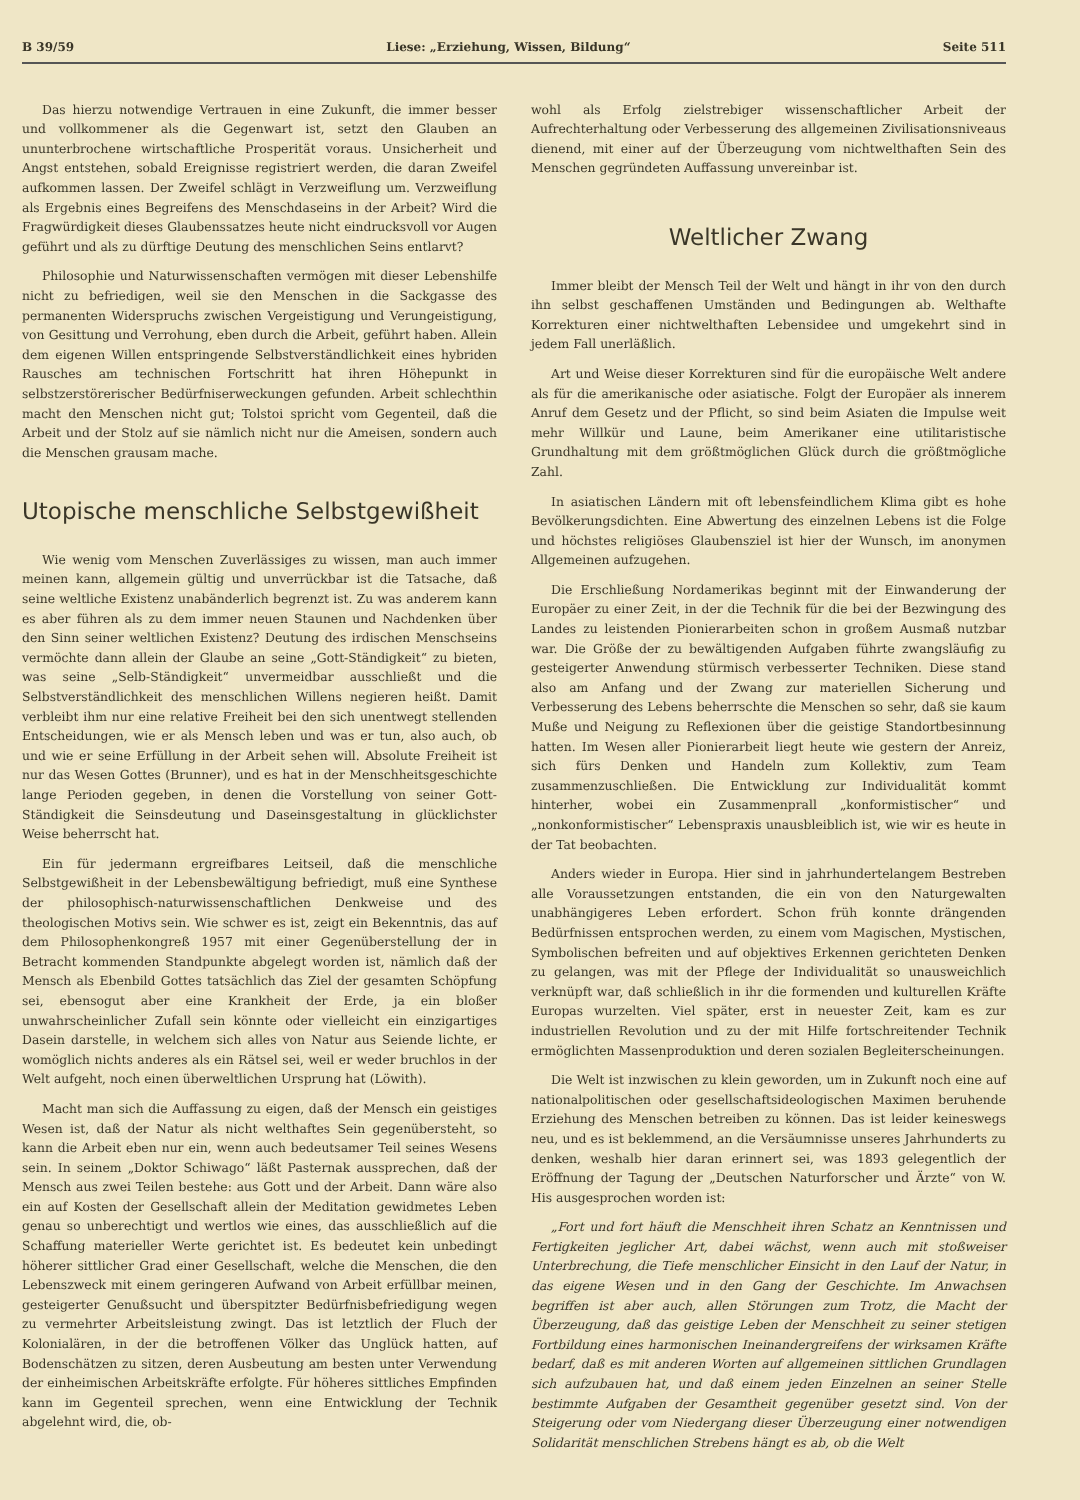B 39/59 Liese: „Erziehung, Wissen, Bildung“Seite 511
Das hierzu notwendige Vertrauen in eine Zukunft, die immer besser und vollkommener als die Gegenwart ist, setzt den Glauben an ununterbrochene wirtschaftliche Prosperität voraus. Unsicherheit und Angst entstehen, sobald Ereignisse registriert werden, die daran Zweifel aufkommen lassen. Der Zweifel schlägt in Verzweiflung um. Verzweiflung als Ergebnis eines Begreifens des Menschdaseins in der Arbeit? Wird die Fragwürdigkeit dieses Glaubenssatzes heute nicht eindrucksvoll vor Augen geführt und als zu dürftige Deutung des menschlichen Seins entlarvt?
Philosophie und Naturwissenschaften vermögen mit dieser Lebenshilfe nicht zu befriedigen, weil sie den Menschen in die Sackgasse des permanenten Widerspruchs zwischen Vergeistigung und Verungeistigung, von Gesittung und Verrohung, eben durch die Arbeit, geführt haben. Allein dem eigenen Willen entspringende Selbstverständlichkeit eines hybriden Rausches am technischen Fortschritt hat ihren Höhepunkt in selbstzerstörerischer Bedürfniserweckungen gefunden. Arbeit schlechthin macht den Menschen nicht gut; Tolstoi spricht vom Gegenteil, daß die Arbeit und der Stolz auf sie nämlich nicht nur die Ameisen, sondern auch die Menschen grausam mache.
Utopische menschliche Selbstgewißheit
Wie wenig vom Menschen Zuverlässiges zu wissen, man auch immer meinen kann, allgemein gültig und unverrückbar ist die Tatsache, daß seine weltliche Existenz unabänderlich begrenzt ist. Zu was anderem kann es aber führen als zu dem immer neuen Staunen und Nachdenken über den Sinn seiner weltlichen Existenz? Deutung des irdischen Menschseins vermöchte dann allein der Glaube an seine „Gott-Ständigkeit“ zu bieten, was seine „Selb-Ständigkeit“ unvermeidbar ausschließt und die Selbstverständlichkeit des menschlichen Willens negieren heißt. Damit verbleibt ihm nur eine relative Freiheit bei den sich unentwegt stellenden Entscheidungen, wie er als Mensch leben und was er tun, also auch, ob und wie er seine Erfüllung in der Arbeit sehen will. Absolute Freiheit ist nur das Wesen Gottes (Brunner), und es hat in der Menschheitsgeschichte lange Perioden gegeben, in denen die Vorstellung von seiner Gott-Ständigkeit die Seinsdeutung und Daseinsgestaltung in glücklichster Weise beherrscht hat.
Ein für jedermann ergreifbares Leitseil, daß die menschliche Selbstgewißheit in der Lebensbewältigung befriedigt, muß eine Synthese der philosophisch-naturwissenschaftlichen Denkweise und des theologischen Motivs sein. Wie schwer es ist, zeigt ein Bekenntnis, das auf dem Philosophenkongreß 1957 mit einer Gegenüberstellung der in Betracht kommenden Standpunkte abgelegt worden ist, nämlich daß der Mensch als Ebenbild Gottes tatsächlich das Ziel der gesamten Schöpfung sei, ebensogut aber eine Krankheit der Erde, ja ein bloßer unwahrscheinlicher Zufall sein könnte oder vielleicht ein einzigartiges Dasein darstelle, in welchem sich alles von Natur aus Seiende lichte, er womöglich nichts anderes als ein Rätsel sei, weil er weder bruchlos in der Welt aufgeht, noch einen überweltlichen Ursprung hat (Löwith).
Macht man sich die Auffassung zu eigen, daß der Mensch ein geistiges Wesen ist, daß der Natur als nicht welthaftes Sein gegenübersteht, so kann die Arbeit eben nur ein, wenn auch bedeutsamer Teil seines Wesens sein. In seinem „Doktor Schiwago“ läßt Pasternak aussprechen, daß der Mensch aus zwei Teilen bestehe: aus Gott und der Arbeit. Dann wäre also ein auf Kosten der Gesellschaft allein der Meditation gewidmetes Leben genau so unberechtigt und wertlos wie eines, das ausschließlich auf die Schaffung materieller Werte gerichtet ist. Es bedeutet kein unbedingt höherer sittlicher Grad einer Gesellschaft, welche die Menschen, die den Lebenszweck mit einem geringeren Aufwand von Arbeit erfüllbar meinen, gesteigerter Genußsucht und überspitzter Bedürfnisbefriedigung wegen zu vermehrter Arbeitsleistung zwingt. Das ist letztlich der Fluch der Kolonialären, in der die betroffenen Völker das Unglück hatten, auf Bodenschätzen zu sitzen, deren Ausbeutung am besten unter Verwendung der einheimischen Arbeitskräfte erfolgte. Für höheres sittliches Empfinden kann im Gegenteil sprechen, wenn eine Entwicklung der Technik abgelehnt wird, die, ob-
wohl als Erfolg zielstrebiger wissenschaftlicher Arbeit der Aufrechterhaltung oder Verbesserung des allgemeinen Zivilisationsniveaus dienend, mit einer auf der Überzeugung vom nichtwelthaften Sein des Menschen gegründeten Auffassung unvereinbar ist.
Weltlicher Zwang
Immer bleibt der Mensch Teil der Welt und hängt in ihr von den durch ihn selbst geschaffenen Umständen und Bedingungen ab. Welthafte Korrekturen einer nichtwelthaften Lebensidee und umgekehrt sind in jedem Fall unerläßlich.
Art und Weise dieser Korrekturen sind für die europäische Welt andere als für die amerikanische oder asiatische. Folgt der Europäer als innerem Anruf dem Gesetz und der Pflicht, so sind beim Asiaten die Impulse weit mehr Willkür und Laune, beim Amerikaner eine utilitaristische Grundhaltung mit dem größtmöglichen Glück durch die größtmögliche Zahl.
In asiatischen Ländern mit oft lebensfeindlichem Klima gibt es hohe Bevölkerungsdichten. Eine Abwertung des einzelnen Lebens ist die Folge und höchstes religiöses Glaubensziel ist hier der Wunsch, im anonymen Allgemeinen aufzugehen.
Die Erschließung Nordamerikas beginnt mit der Einwanderung der Europäer zu einer Zeit, in der die Technik für die bei der Bezwingung des Landes zu leistenden Pionierarbeiten schon in großem Ausmaß nutzbar war. Die Größe der zu bewältigenden Aufgaben führte zwangsläufig zu gesteigerter Anwendung stürmisch verbesserter Techniken. Diese stand also am Anfang und der Zwang zur materiellen Sicherung und Verbesserung des Lebens beherrschte die Menschen so sehr, daß sie kaum Muße und Neigung zu Reflexionen über die geistige Standortbesinnung hatten. Im Wesen aller Pionierarbeit liegt heute wie gestern der Anreiz, sich fürs Denken und Handeln zum Kollektiv, zum Team zusammenzuschließen. Die Entwicklung zur Individualität kommt hinterher, wobei ein Zusammenprall „konformistischer“ und „nonkonformistischer“ Lebenspraxis unausbleiblich ist, wie wir es heute in der Tat beobachten.
Anders wieder in Europa. Hier sind in jahrhundertelangem Bestreben alle Voraussetzungen entstanden, die ein von den Naturgewalten unabhängigeres Leben erfordert. Schon früh konnte drängenden Bedürfnissen entsprochen werden, zu einem vom Magischen, Mystischen, Symbolischen befreiten und auf objektives Erkennen gerichteten Denken zu gelangen, was mit der Pflege der Individualität so unausweichlich verknüpft war, daß schließlich in ihr die formenden und kulturellen Kräfte Europas wurzelten. Viel später, erst in neuester Zeit, kam es zur industriellen Revolution und zu der mit Hilfe fortschreitender Technik ermöglichten Massenproduktion und deren sozialen Begleiterscheinungen.
Die Welt ist inzwischen zu klein geworden, um in Zukunft noch eine auf nationalpolitischen oder gesellschaftsideologischen Maximen beruhende Erziehung des Menschen betreiben zu können. Das ist leider keineswegs neu, und es ist beklemmend, an die Versäumnisse unseres Jahrhunderts zu denken, weshalb hier daran erinnert sei, was 1893 gelegentlich der Eröffnung der Tagung der „Deutschen Naturforscher und Ärzte“ von W. His ausgesprochen worden ist:
„Fort und fort häuft die Menschheit ihren Schatz an Kenntnissen und Fertigkeiten jeglicher Art, dabei wächst, wenn auch mit stoßweiser Unterbrechung, die Tiefe menschlicher Einsicht in den Lauf der Natur, in das eigene Wesen und in den Gang der Geschichte. Im Anwachsen begriffen ist aber auch, allen Störungen zum Trotz, die Macht der Überzeugung, daß das geistige Leben der Menschheit zu seiner stetigen Fortbildung eines harmonischen Ineinandergreifens der wirksamen Kräfte bedarf, daß es mit anderen Worten auf allgemeinen sittlichen Grundlagen sich aufzubauen hat, und daß einem jeden Einzelnen an seiner Stelle bestimmte Aufgaben der Gesamtheit gegenüber gesetzt sind. Von der Steigerung oder vom Niedergang dieser Überzeugung einer notwendigen Solidarität menschlichen Strebens hängt es ab, ob die Welt